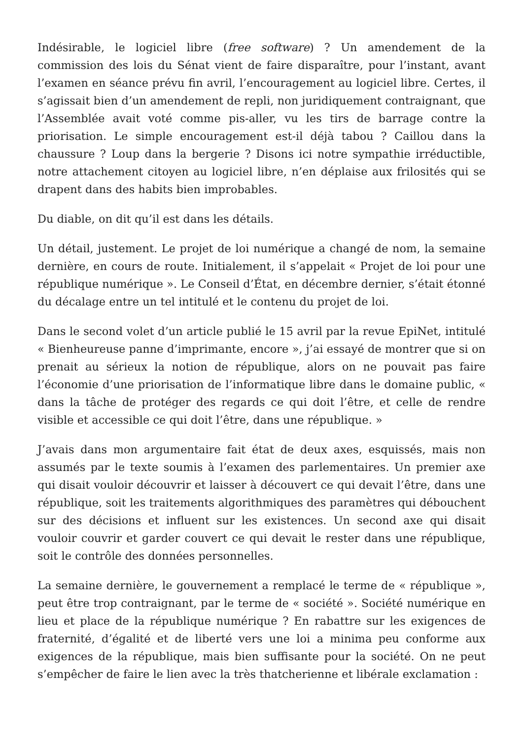Indésirable, le logiciel libre (free software) ? Un amendement de la commission des lois du Sénat vient de faire disparaître, pour l’instant, avant l’examen en séance prévu fin avril, l’encouragement au logiciel libre. Certes, il s’agissait bien d’un amendement de repli, non juridiquement contraignant, que l’Assemblée avait voté comme pis-aller, vu les tirs de barrage contre la priorisation. Le simple encouragement est-il déjà tabou ? Caillou dans la chaussure ? Loup dans la bergerie ? Disons ici notre sympathie irréductible, notre attachement citoyen au logiciel libre, n’en déplaise aux frilosités qui se drapent dans des habits bien improbables.
Du diable, on dit qu’il est dans les détails.
Un détail, justement. Le projet de loi numérique a changé de nom, la semaine dernière, en cours de route. Initialement, il s’appelait « Projet de loi pour une république numérique ». Le Conseil d’État, en décembre dernier, s’était étonné du décalage entre un tel intitulé et le contenu du projet de loi.
Dans le second volet d’un article publié le 15 avril par la revue EpiNet, intitulé « Bienheureuse panne d’imprimante, encore », j’ai essayé de montrer que si on prenait au sérieux la notion de république, alors on ne pouvait pas faire l’économie d’une priorisation de l’informatique libre dans le domaine public, « dans la tâche de protéger des regards ce qui doit l’être, et celle de rendre visible et accessible ce qui doit l’être, dans une république. »
J’avais dans mon argumentaire fait état de deux axes, esquissés, mais non assumés par le texte soumis à l’examen des parlementaires. Un premier axe qui disait vouloir découvrir et laisser à découvert ce qui devait l’être, dans une république, soit les traitements algorithmiques des paramètres qui débouchent sur des décisions et influent sur les existences. Un second axe qui disait vouloir couvrir et garder couvert ce qui devait le rester dans une république, soit le contrôle des données personnelles.
La semaine dernière, le gouvernement a remplacé le terme de « république », peut être trop contraignant, par le terme de « société ». Société numérique en lieu et place de la république numérique ? En rabattre sur les exigences de fraternité, d’égalité et de liberté vers une loi a minima peu conforme aux exigences de la république, mais bien suffisante pour la société. On ne peut s’empêcher de faire le lien avec la très thatcherienne et libérale exclamation :